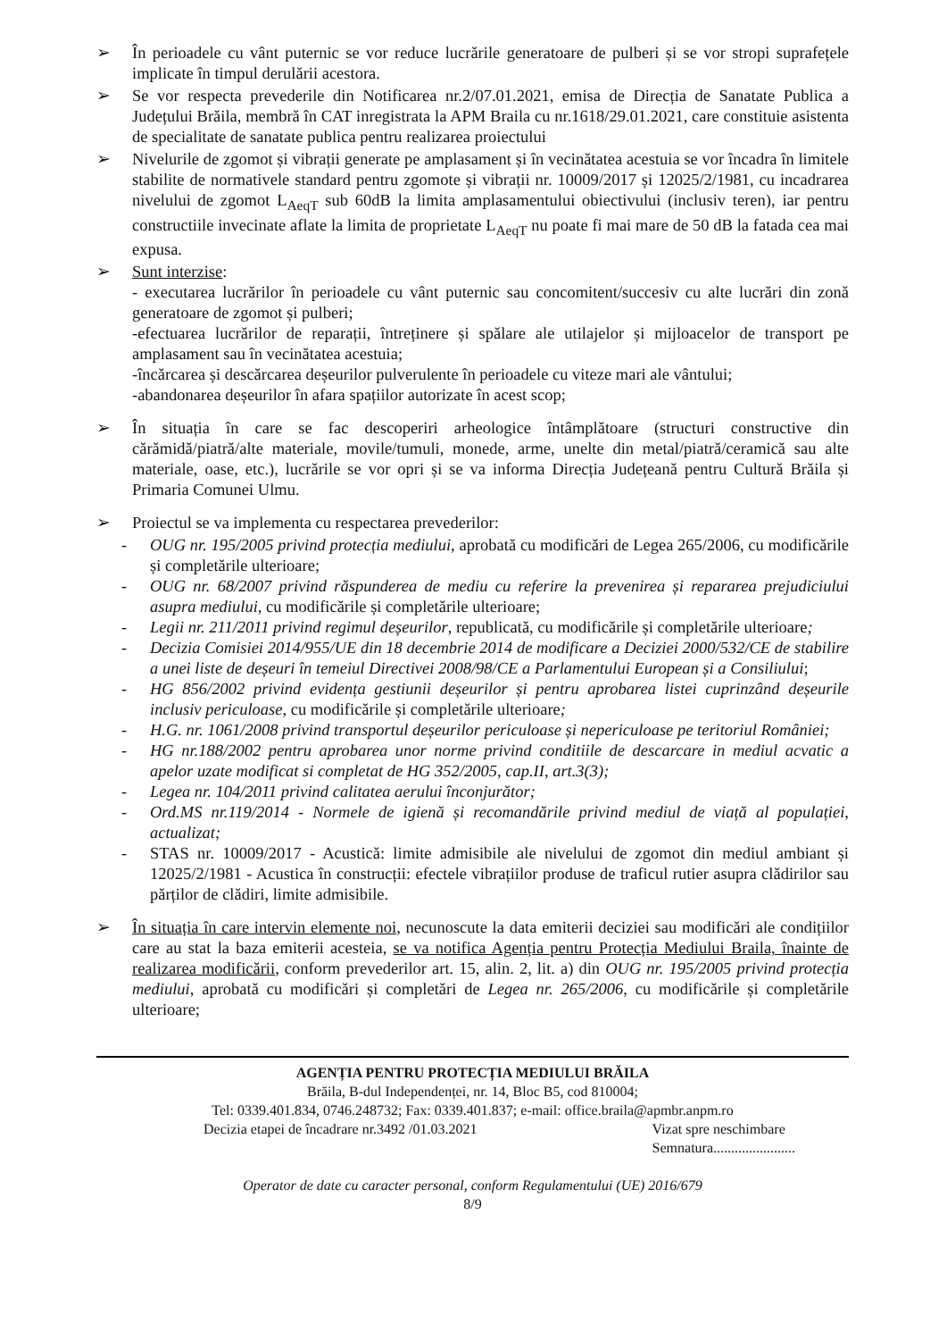➢ În perioadele cu vânt puternic se vor reduce lucrările generatoare de pulberi și se vor stropi suprafețele implicate în timpul derulării acestora.
➢ Se vor respecta prevederile din Notificarea nr.2/07.01.2021, emisa de Direcția de Sanatate Publica a Județului Brăila, membră în CAT inregistrata la APM Braila cu nr.1618/29.01.2021, care constituie asistenta de specialitate de sanatate publica pentru realizarea proiectului
➢ Nivelurile de zgomot și vibrații generate pe amplasament și în vecinătatea acestuia se vor încadra în limitele stabilite de normativele standard pentru zgomote și vibrații nr. 10009/2017 și 12025/2/1981, cu incadrarea nivelului de zgomot L<sub>AeqT</sub> sub 60dB la limita amplasamentului obiectivului (inclusiv teren), iar pentru constructiile invecinate aflate la limita de proprietate L<sub>AeqT</sub> nu poate fi mai mare de 50 dB la fatada cea mai expusa.
➢ Sunt interzise:
- executarea lucrărilor în perioadele cu vânt puternic sau concomitent/succesiv cu alte lucrări din zonă generatoare de zgomot și pulberi;
-efectuarea lucrărilor de reparații, întreținere și spălare ale utilajelor și mijloacelor de transport pe amplasament sau în vecinătatea acestuia;
-încărcarea și descărcarea deșeurilor pulverulente în perioadele cu viteze mari ale vântului;
-abandonarea deșeurilor în afara spațiilor autorizate în acest scop;
➢ În situația în care se fac descoperiri arheologice întâmplătoare (structuri constructive din cărămidă/piatră/alte materiale, movile/tumuli, monede, arme, unelte din metal/piatră/ceramică sau alte materiale, oase, etc.), lucrările se vor opri și se va informa Direcția Județeană pentru Cultură Brăila și Primaria Comunei Ulmu.
➢ Proiectul se va implementa cu respectarea prevederilor:
- OUG nr. 195/2005 privind protecția mediului, aprobată cu modificări de Legea 265/2006, cu modificările și completările ulterioare;
- OUG nr. 68/2007 privind răspunderea de mediu cu referire la prevenirea și repararea prejudiciului asupra mediului, cu modificările și completările ulterioare;
- Legii nr. 211/2011 privind regimul deșeurilor, republicată, cu modificările și completările ulterioare;
- Decizia Comisiei 2014/955/UE din 18 decembrie 2014 de modificare a Deciziei 2000/532/CE de stabilire a unei liste de deșeuri în temeiul Directivei 2008/98/CE a Parlamentului European și a Consiliului;
- HG 856/2002 privind evidența gestiunii deșeurilor și pentru aprobarea listei cuprinzând deșeurile inclusiv periculoase, cu modificările și completările ulterioare;
- H.G. nr. 1061/2008 privind transportul deșeurilor periculoase și nepericuloase pe teritoriul României;
- HG nr.188/2002 pentru aprobarea unor norme privind conditiile de descarcare in mediul acvatic a apelor uzate modificat si completat de HG 352/2005, cap.II, art.3(3);
- Legea nr. 104/2011 privind calitatea aerului înconjurător;
- Ord.MS nr.119/2014 - Normele de igienă și recomandările privind mediul de viață al populației, actualizat;
- STAS nr. 10009/2017 - Acustică: limite admisibile ale nivelului de zgomot din mediul ambiant și 12025/2/1981 - Acustica în construcții: efectele vibrațiilor produse de traficul rutier asupra clădirilor sau părților de clădiri, limite admisibile.
➢ În situația în care intervin elemente noi, necunoscute la data emiterii deciziei sau modificări ale condițiilor care au stat la baza emiterii acesteia, se va notifica Agenția pentru Protecția Mediului Braila, înainte de realizarea modificării, conform prevederilor art. 15, alin. 2, lit. a) din OUG nr. 195/2005 privind protecția mediului, aprobată cu modificări și completări de Legea nr. 265/2006, cu modificările și completările ulterioare;
AGENȚIA PENTRU PROTECȚIA MEDIULUI BRĂILA
Brăila, B-dul Independenței, nr. 14, Bloc B5, cod 810004;
Tel: 0339.401.834, 0746.248732; Fax: 0339.401.837; e-mail: office.braila@apmbr.anpm.ro
Decizia etapei de încadrare nr.3492 /01.03.2021 Vizat spre neschimbare
Semnatura.......................
Operator de date cu caracter personal, conform Regulamentului (UE) 2016/679
8/9